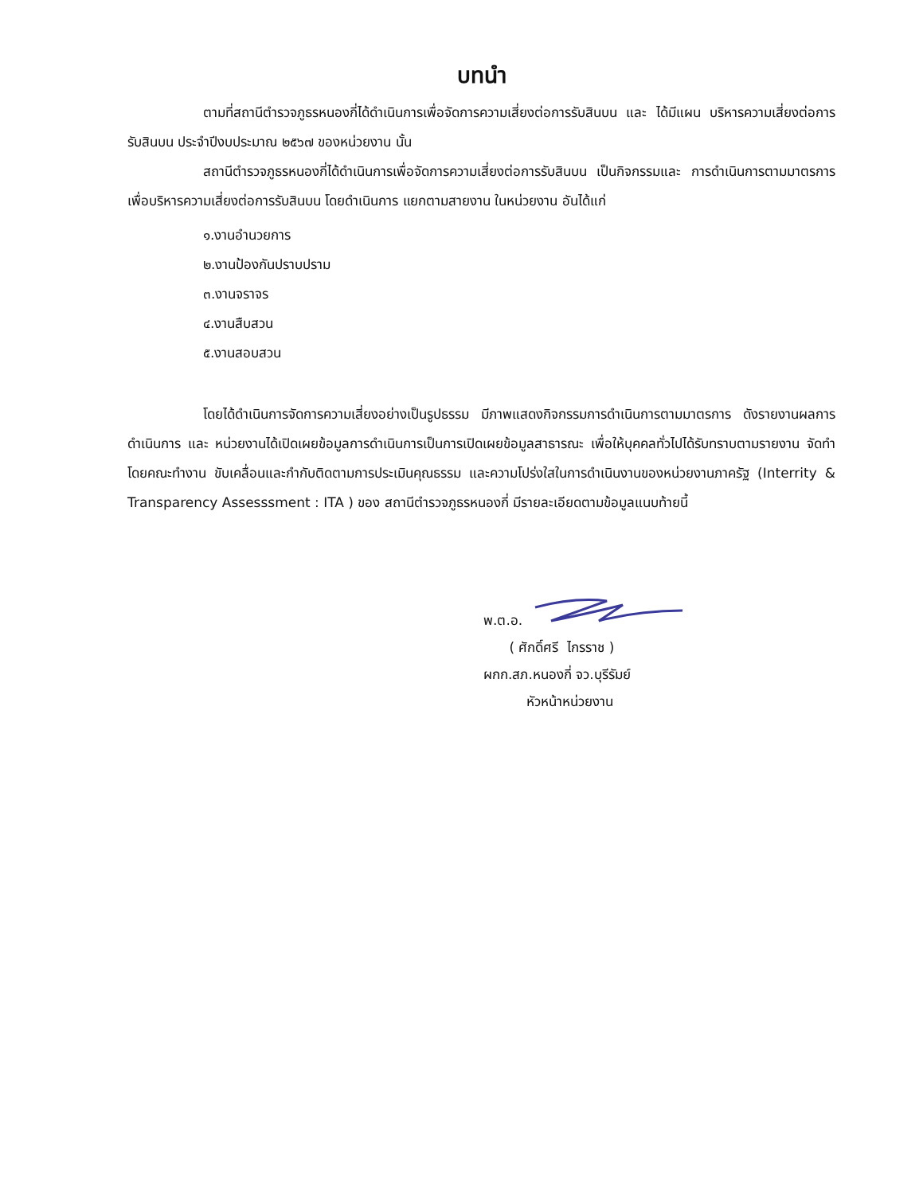บทนำ
ตามที่สถานีตำรวจภูธรหนองกี่ได้ดำเนินการเพื่อจัดการความเสี่ยงต่อการรับสินบน และ ได้มีแผน บริหารความเสี่ยงต่อการรับสินบน ประจำปีงบประมาณ ๒๕๖๗ ของหน่วยงาน นั้น
สถานีตำรวจภูธรหนองกี่ได้ดำเนินการเพื่อจัดการความเสี่ยงต่อการรับสินบน เป็นกิจกรรมและ การดำเนินการตามมาตรการเพื่อบริหารความเสี่ยงต่อการรับสินบน โดยดำเนินการ แยกตามสายงาน ในหน่วยงาน อันได้แก่
๑.งานอำนวยการ
๒.งานป้องกันปราบปราม
๓.งานจราจร
๔.งานสืบสวน
๕.งานสอบสวน
โดยได้ดำเนินการจัดการความเสี่ยงอย่างเป็นรูปธรรม มีภาพแสดงกิจกรรมการดำเนินการตามมาตรการ ดังรายงานผลการดำเนินการ และ หน่วยงานได้เปิดเผยข้อมูลการดำเนินการเป็นการเปิดเผยข้อมูลสาธารณะ เพื่อให้บุคคลทั่วไปได้รับทราบตามรายงาน จัดทำโดยคณะทำงาน ขับเคลื่อนและกำกับติดตามการประเมินคุณธรรม และความโปร่งใสในการดำเนินงานของหน่วยงานภาครัฐ (Interrity & Transparency Assesssment : ITA ) ของ สถานีตำรวจภูธรหนองกี่ มีรายละเอียดตามข้อมูลแนบท้ายนี้
พ.ต.อ.
( ศักดิ์ศรี ไกรราช )
ผกก.สภ.หนองกี่ จว.บุรีรัมย์
หัวหน้าหน่วยงาน